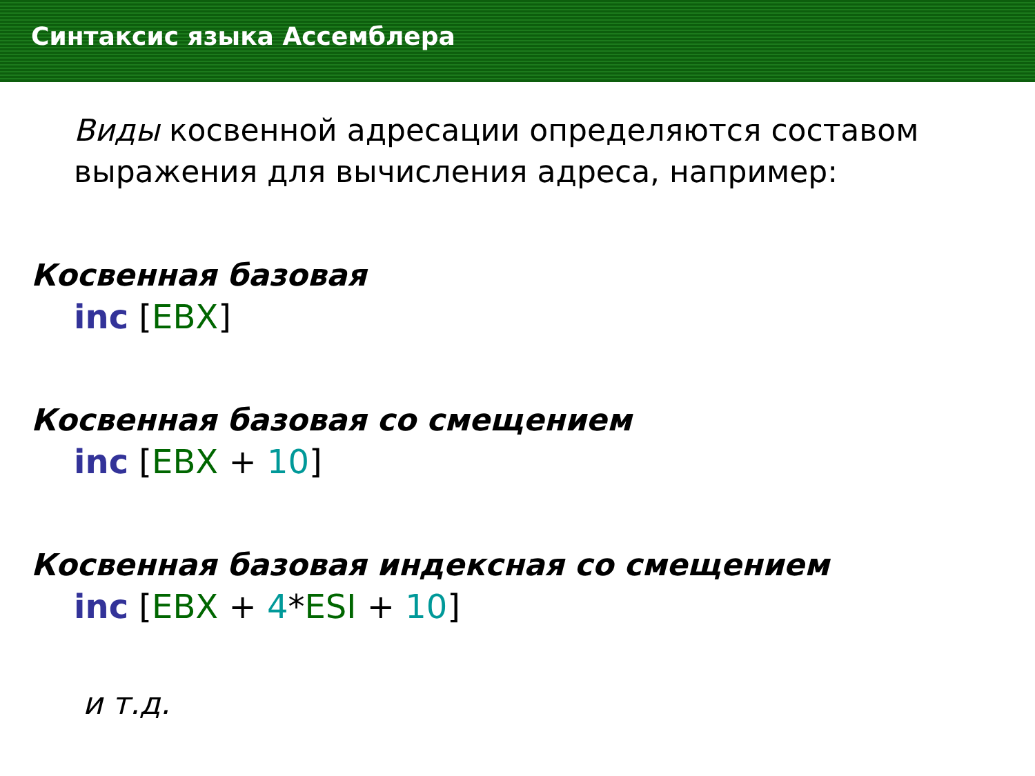Синтаксис языка Ассемблера
Виды косвенной адресации определяются составом выражения для вычисления адреса, например:
Косвенная базовая
inc [EBX]
Косвенная базовая со смещением
inc [EBX + 10]
Косвенная базовая индексная со смещением
inc [EBX + 4*ESI + 10]
и т.д.